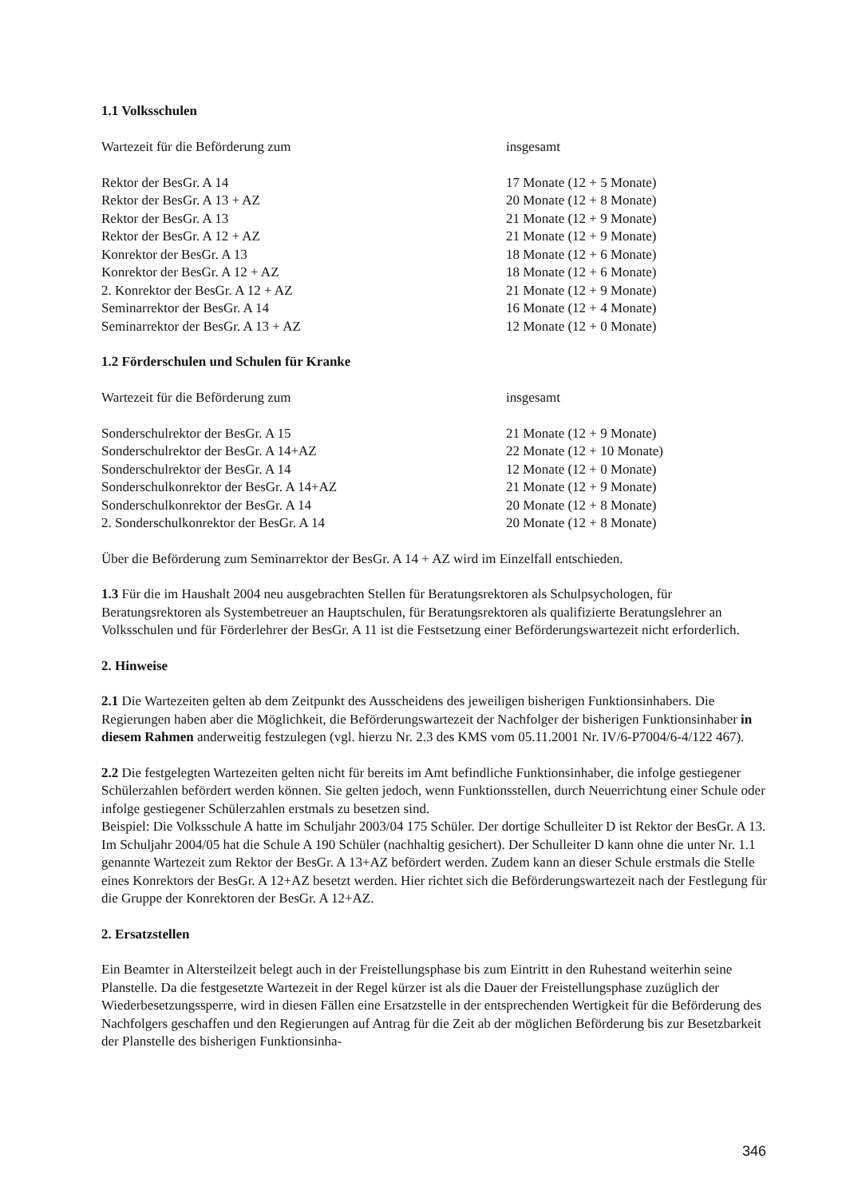1.1 Volksschulen
| Wartezeit für die Beförderung zum | insgesamt |
| Rektor der BesGr. A 14 | 17 Monate (12 + 5 Monate) |
| Rektor der BesGr. A 13 + AZ | 20 Monate (12 + 8 Monate) |
| Rektor der BesGr. A 13 | 21 Monate (12 + 9 Monate) |
| Rektor der BesGr. A 12 + AZ | 21 Monate (12 + 9 Monate) |
| Konrektor der BesGr. A 13 | 18 Monate (12 + 6 Monate) |
| Konrektor der BesGr. A 12 + AZ | 18 Monate (12 + 6 Monate) |
| 2. Konrektor der BesGr. A 12 + AZ | 21 Monate (12 + 9 Monate) |
| Seminarrektor der BesGr. A 14 | 16 Monate (12 + 4 Monate) |
| Seminarrektor der BesGr. A 13 + AZ | 12 Monate (12 + 0 Monate) |
1.2 Förderschulen und Schulen für Kranke
| Wartezeit für die Beförderung zum | insgesamt |
| Sonderschulrektor der BesGr. A 15 | 21 Monate (12 + 9 Monate) |
| Sonderschulrektor der BesGr. A 14+AZ | 22 Monate (12 + 10 Monate) |
| Sonderschulrektor der BesGr. A 14 | 12 Monate (12 + 0 Monate) |
| Sonderschulkonrektor der BesGr. A 14+AZ | 21 Monate (12 + 9 Monate) |
| Sonderschulkonrektor der BesGr. A 14 | 20 Monate (12 + 8 Monate) |
| 2. Sonderschulkonrektor der BesGr. A 14 | 20 Monate (12 + 8 Monate) |
Über die Beförderung zum Seminarrektor der BesGr. A 14 + AZ wird im Einzelfall entschieden.
1.3 Für die im Haushalt 2004 neu ausgebrachten Stellen für Beratungsrektoren als Schulpsychologen, für Beratungsrektoren als Systembetreuer an Hauptschulen, für Beratungsrektoren als qualifizierte Beratungslehrer an Volksschulen und für Förderlehrer der BesGr. A 11 ist die Festsetzung einer Beförderungswartezeit nicht erforderlich.
2. Hinweise
2.1 Die Wartezeiten gelten ab dem Zeitpunkt des Ausscheidens des jeweiligen bisherigen Funktionsinhabers. Die Regierungen haben aber die Möglichkeit, die Beförderungswartezeit der Nachfolger der bisherigen Funktionsinhaber in diesem Rahmen anderweitig festzulegen (vgl. hierzu Nr. 2.3 des KMS vom 05.11.2001 Nr. IV/6-P7004/6-4/122 467).
2.2 Die festgelegten Wartezeiten gelten nicht für bereits im Amt befindliche Funktionsinhaber, die infolge gestiegener Schülerzahlen befördert werden können. Sie gelten jedoch, wenn Funktionsstellen, durch Neuerrichtung einer Schule oder infolge gestiegener Schülerzahlen erstmals zu besetzen sind.
Beispiel: Die Volksschule A hatte im Schuljahr 2003/04 175 Schüler. Der dortige Schulleiter D ist Rektor der BesGr. A 13. Im Schuljahr 2004/05 hat die Schule A 190 Schüler (nachhaltig gesichert). Der Schulleiter D kann ohne die unter Nr. 1.1 genannte Wartezeit zum Rektor der BesGr. A 13+AZ befördert werden. Zudem kann an dieser Schule erstmals die Stelle eines Konrektors der BesGr. A 12+AZ besetzt werden. Hier richtet sich die Beförderungswartezeit nach der Festlegung für die Gruppe der Konrektoren der BesGr. A 12+AZ.
2. Ersatzstellen
Ein Beamter in Altersteilzeit belegt auch in der Freistellungsphase bis zum Eintritt in den Ruhestand weiterhin seine Planstelle. Da die festgesetzte Wartezeit in der Regel kürzer ist als die Dauer der Freistellungsphase zuzüglich der Wiederbesetzungssperre, wird in diesen Fällen eine Ersatzstelle in der entsprechenden Wertigkeit für die Beförderung des Nachfolgers geschaffen und den Regierungen auf Antrag für die Zeit ab der möglichen Beförderung bis zur Besetzbarkeit der Planstelle des bisherigen Funktionsinha-
346